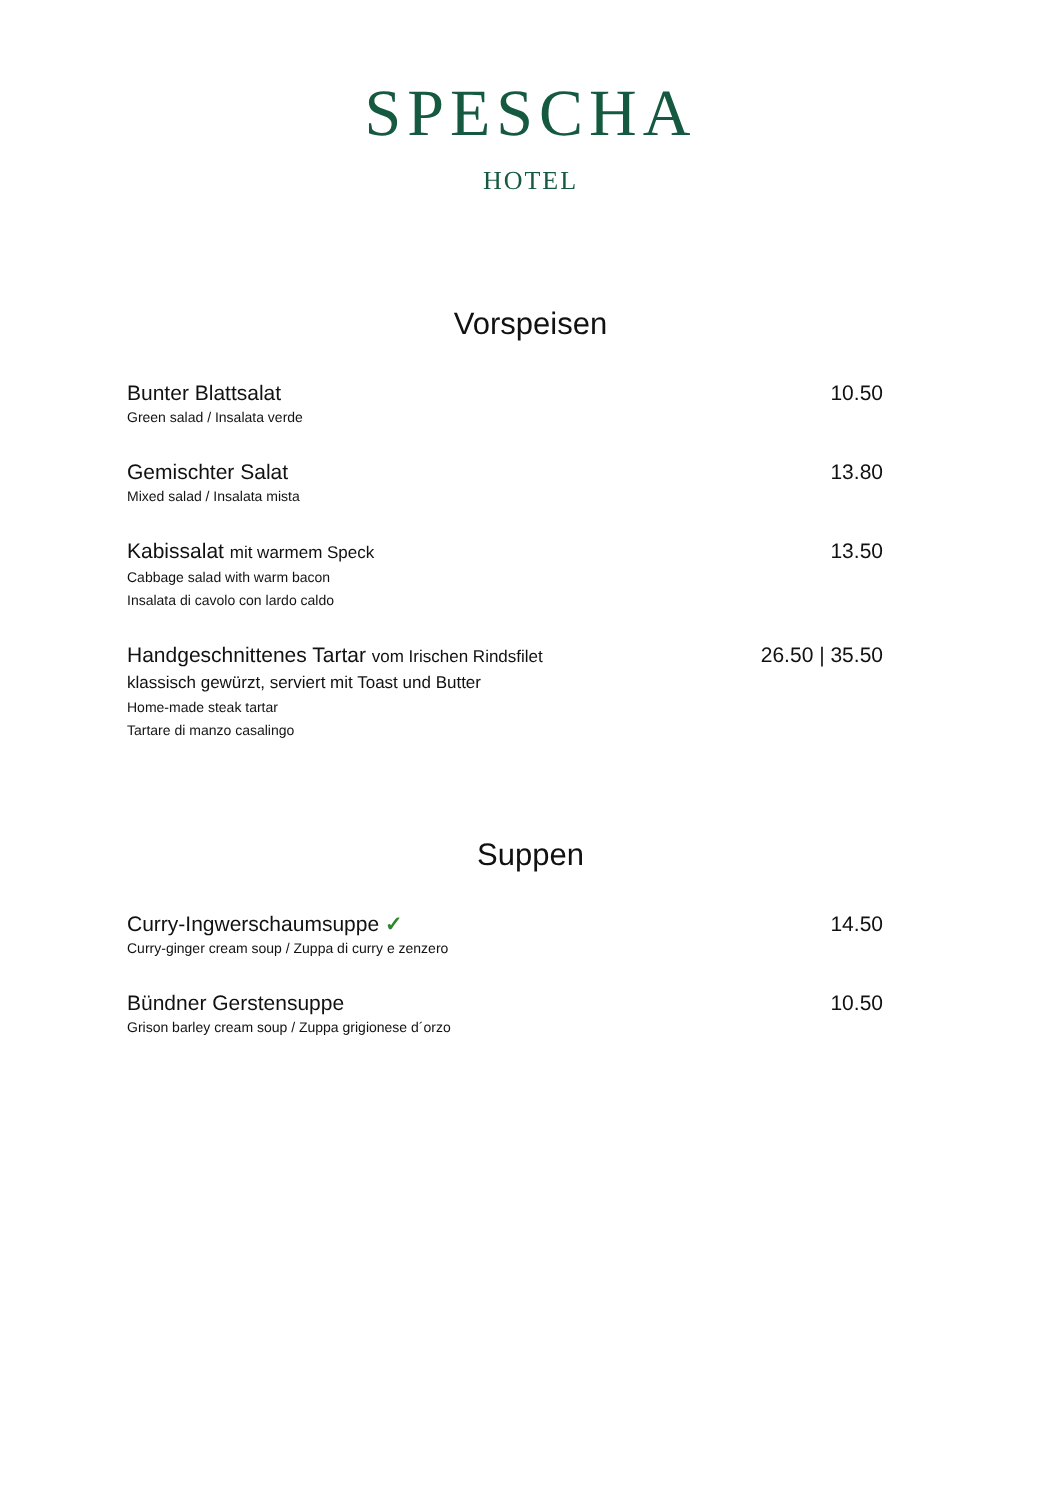SPESCHA
HOTEL
Vorspeisen
Bunter Blattsalat
Green salad / Insalata verde
10.50
Gemischter Salat
Mixed salad / Insalata mista
13.80
Kabissalat mit warmem Speck
Cabbage salad with warm bacon
Insalata di cavolo con lardo caldo
13.50
Handgeschnittenes Tartar vom Irischen Rindsfilet
klassisch gewürzt, serviert mit Toast und Butter
Home-made steak tartar
Tartare di manzo casalingo
26.50 | 35.50
Suppen
Curry-Ingwerschaumsuppe ✓
Curry-ginger cream soup / Zuppa di curry e zenzero
14.50
Bündner Gerstensuppe
Grison barley cream soup / Zuppa grigionese d´orzo
10.50